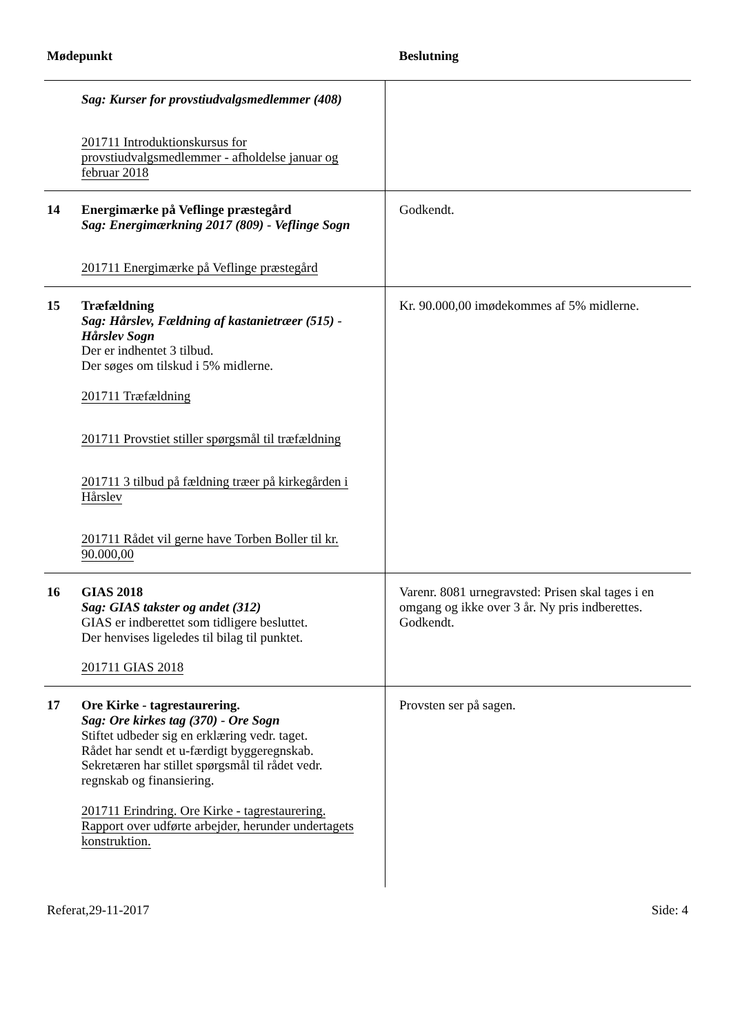| Mødepunkt | | Beslutning |
| --- | --- | --- |
| | Sag: Kurser for provstiudvalgsmedlemmer (408) 201711 Introduktionskursus for provstiudvalgsmedlemmer - afholdelse januar og februar 2018 | |
| 14 | Energimærke på Veflinge præstegård Sag: Energimærkning 2017 (809) - Veflinge Sogn 201711 Energimærke på Veflinge præstegård | Godkendt. |
| 15 | Træfældning Sag: Hårslev, Fældning af kastanietræer (515) - Hårslev Sogn Der er indhentet 3 tilbud. Der søges om tilskud i 5% midlerne. 201711 Træfældning 201711 Provstiet stiller spørgsmål til træfældning 201711 3 tilbud på fældning træer på kirkegården i Hårslev 201711 Rådet vil gerne have Torben Boller til kr. 90.000,00 | Kr. 90.000,00 imødekommes af 5% midlerne. |
| 16 | GIAS 2018 Sag: GIAS takster og andet (312) GIAS er indberettet som tidligere besluttet. Der henvises ligeledes til bilag til punktet. 201711 GIAS 2018 | Varenr. 8081 urnegravsted: Prisen skal tages i en omgang og ikke over 3 år. Ny pris indberettes. Godkendt. |
| 17 | Ore Kirke - tagrestaurering. Sag: Ore kirkes tag (370) - Ore Sogn Stiftet udbeder sig en erklæring vedr. taget. Rådet har sendt et u-færdigt byggeregnskab. Sekretæren har stillet spørgsmål til rådet vedr. regnskab og finansiering. 201711 Erindring. Ore Kirke - tagrestaurering. Rapport over udførte arbejder, herunder undertagets konstruktion. | Provsten ser på sagen. |
Referat,29-11-2017 Side: 4